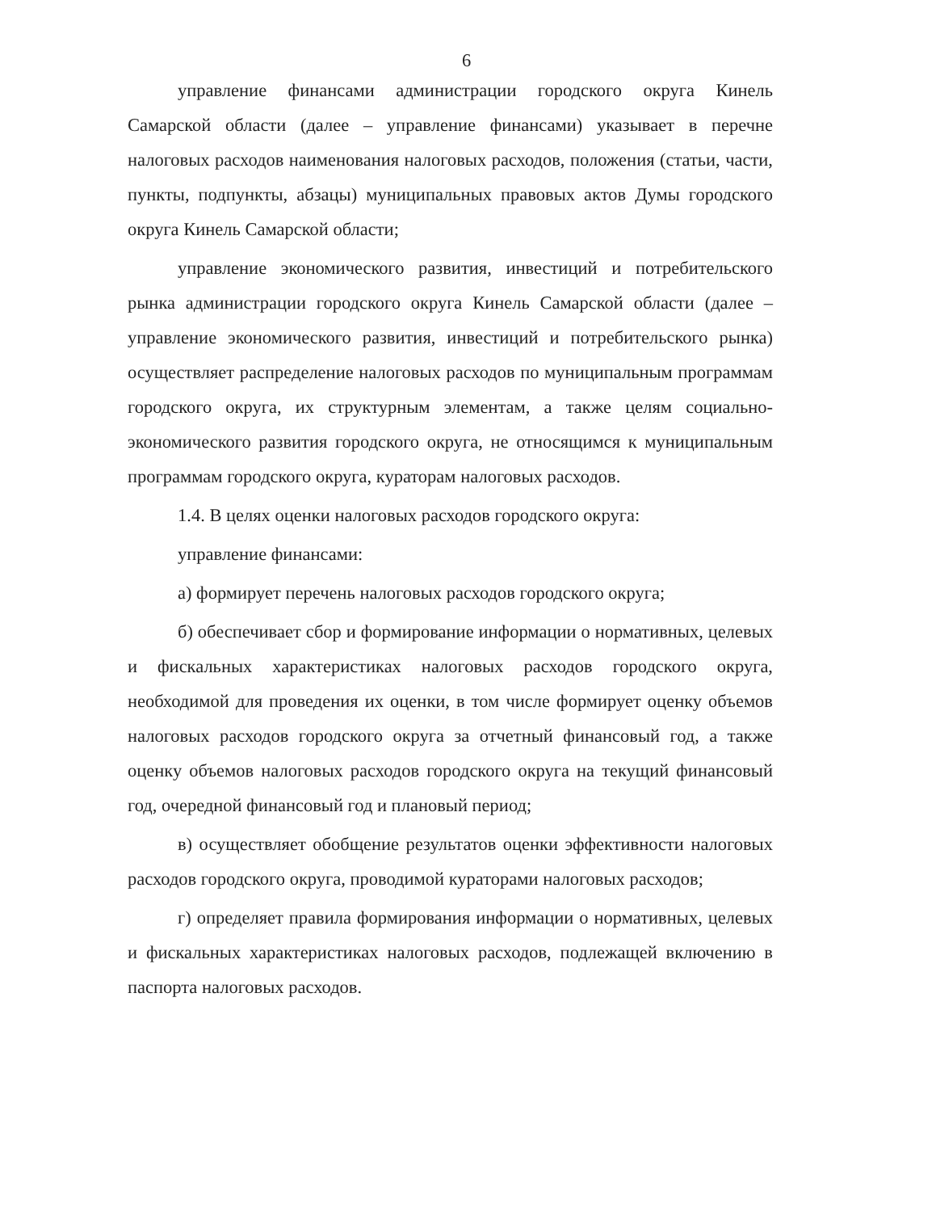6
управление финансами администрации городского округа Кинель Самарской области (далее – управление финансами) указывает в перечне налоговых расходов наименования налоговых расходов, положения (статьи, части, пункты, подпункты, абзацы) муниципальных правовых актов Думы городского округа Кинель Самарской области;
управление экономического развития, инвестиций и потребительского рынка администрации городского округа Кинель Самарской области (далее – управление экономического развития, инвестиций и потребительского рынка) осуществляет распределение налоговых расходов по муниципальным программам городского округа, их структурным элементам, а также целям социально-экономического развития городского округа, не относящимся к муниципальным программам городского округа, кураторам налоговых расходов.
1.4. В целях оценки налоговых расходов городского округа:
управление финансами:
а) формирует перечень налоговых расходов городского округа;
б) обеспечивает сбор и формирование информации о нормативных, целевых и фискальных характеристиках налоговых расходов городского округа, необходимой для проведения их оценки, в том числе формирует оценку объемов налоговых расходов городского округа за отчетный финансовый год, а также оценку объемов налоговых расходов городского округа на текущий финансовый год, очередной финансовый год и плановый период;
в) осуществляет обобщение результатов оценки эффективности налоговых расходов городского округа, проводимой кураторами налоговых расходов;
г) определяет правила формирования информации о нормативных, целевых и фискальных характеристиках налоговых расходов, подлежащей включению в паспорта налоговых расходов.